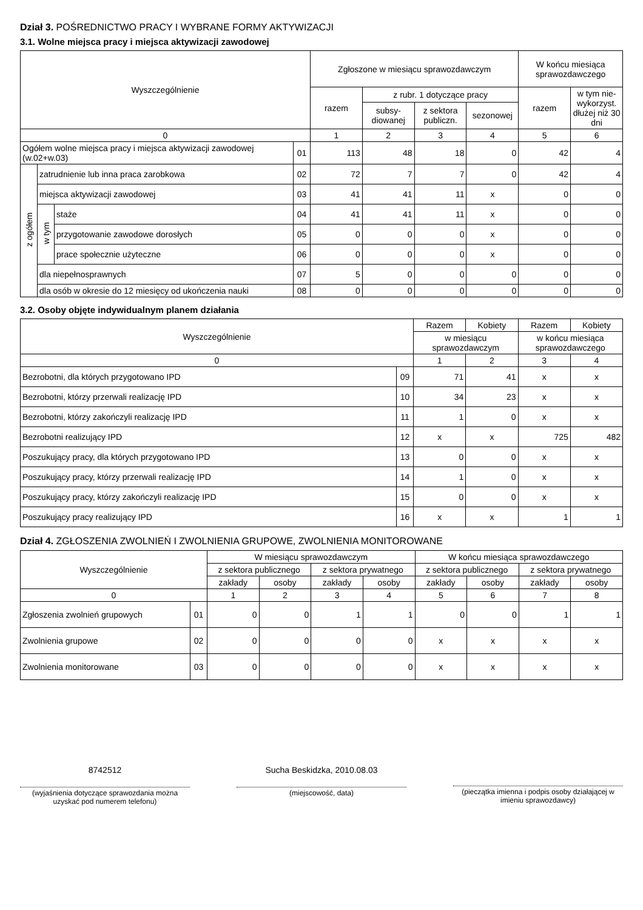Dział 3. POŚREDNICTWO PRACY I WYBRANE FORMY AKTYWIZACJI
3.1. Wolne miejsca pracy i miejsca aktywizacji zawodowej
| Wyszczególnienie | | | | Zgłoszone w miesiącu sprawozdawczym | | | | W końcu miesiąca sprawozdawczego | |
| --- | --- | --- | --- | --- | --- | --- | --- | --- | --- |
| | | | | razem | z rubr. 1 dotyczące pracy | | | razem | w tym nie-wykorzyst. dłużej niż 30 dni |
| | | | | | subsy-diowanej | z sektora publiczn. | sezonowej | | |
| 0 | | | | 1 | 2 | 3 | 4 | 5 | 6 |
| Ogółem wolne miejsca pracy i miejsca aktywizacji zawodowej (w.02+w.03) | | | 01 | 113 | 48 | 18 | 0 | 42 | 4 |
| z ogółem | zatrudnienie lub inna praca zarobkowa | | 02 | 72 | 7 | 7 | 0 | 42 | 4 |
| | miejsca aktywizacji zawodowej | | 03 | 41 | 41 | 11 | x | 0 | 0 |
| | w tym | staże | 04 | 41 | 41 | 11 | x | 0 | 0 |
| | | przygotowanie zawodowe dorosłych | 05 | 0 | 0 | 0 | x | 0 | 0 |
| | | prace społecznie użyteczne | 06 | 0 | 0 | 0 | x | 0 | 0 |
| | dla niepełnosprawnych | | 07 | 5 | 0 | 0 | 0 | 0 | 0 |
| | dla osób w okresie do 12 miesięcy od ukończenia nauki | | 08 | 0 | 0 | 0 | 0 | 0 | 0 |
3.2. Osoby objęte indywidualnym planem działania
| Wyszczególnienie | | Razem | Kobiety | Razem | Kobiety |
| --- | --- | --- | --- | --- | --- |
| | | w miesiącu sprawozdawczym | | w końcu miesiąca sprawozdawczego | |
| 0 | | 1 | 2 | 3 | 4 |
| Bezrobotni, dla których przygotowano IPD | 09 | 71 | 41 | x | x |
| Bezrobotni, którzy przerwali realizację IPD | 10 | 34 | 23 | x | x |
| Bezrobotni, którzy zakończyli realizację IPD | 11 | 1 | 0 | x | x |
| Bezrobotni realizujący IPD | 12 | x | x | 725 | 482 |
| Poszukujący pracy, dla których przygotowano IPD | 13 | 0 | 0 | x | x |
| Poszukujący pracy, którzy przerwali realizację IPD | 14 | 1 | 0 | x | x |
| Poszukujący pracy, którzy zakończyli realizację IPD | 15 | 0 | 0 | x | x |
| Poszukujący pracy realizujący IPD | 16 | x | x | 1 | 1 |
Dział 4. ZGŁOSZENIA ZWOLNIEŃ I ZWOLNIENIA GRUPOWE, ZWOLNIENIA MONITOROWANE
| Wyszczególnienie | | W miesiącu sprawozdawczym | | | | W końcu miesiąca sprawozdawczego | | | |
| --- | --- | --- | --- | --- | --- | --- | --- | --- | --- |
| | | z sektora publicznego | | z sektora prywatnego | | z sektora publicznego | | z sektora prywatnego | |
| | | zakłady | osoby | zakłady | osoby | zakłady | osoby | zakłady | osoby |
| 0 | | 1 | 2 | 3 | 4 | 5 | 6 | 7 | 8 |
| Zgłoszenia zwolnień grupowych | 01 | 0 | 0 | 1 | 1 | 0 | 0 | 1 | 1 |
| Zwolnienia grupowe | 02 | 0 | 0 | 0 | 0 | x | x | x | x |
| Zwolnienia monitorowane | 03 | 0 | 0 | 0 | 0 | x | x | x | x |
8742512
(wyjaśnienia dotyczące sprawozdania można uzyskać pod numerem telefonu)
Sucha Beskidzka, 2010.08.03
(miejscowość, data)
(pieczątka imienna i podpis osoby działającej w imieniu sprawozdawcy)